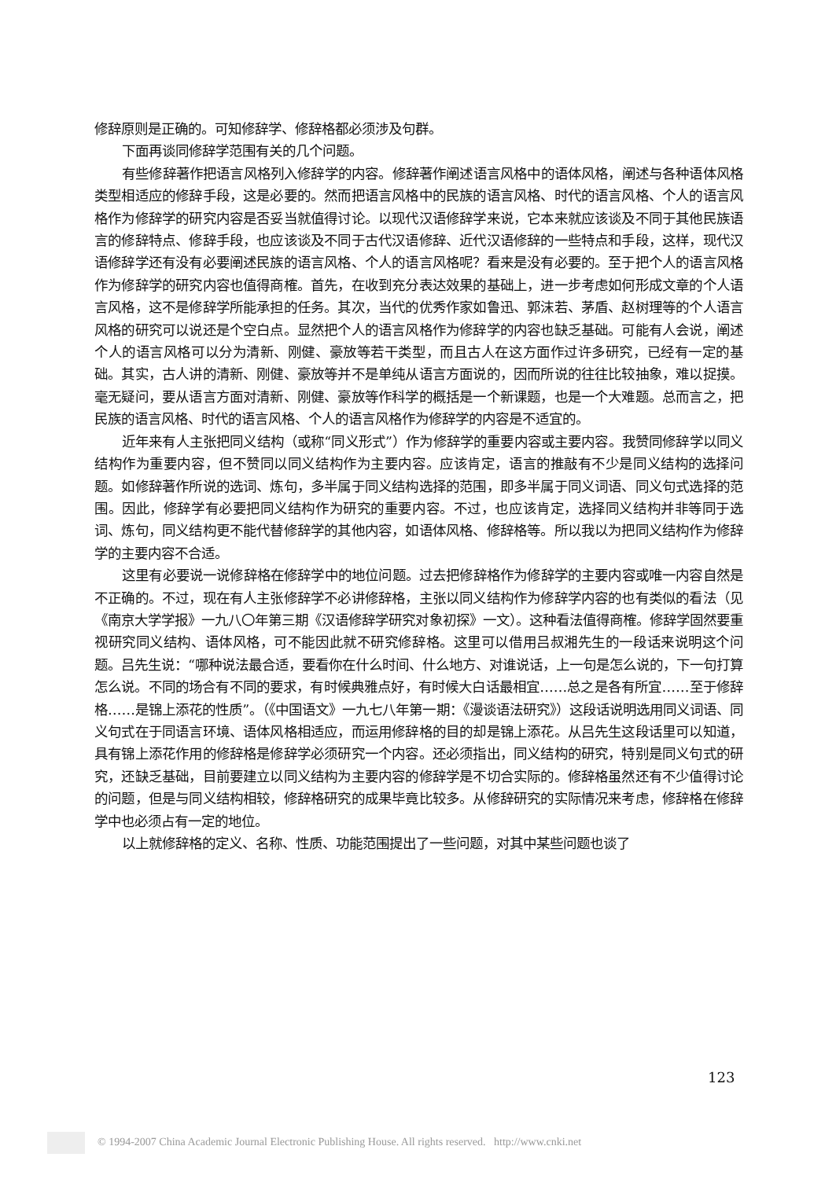修辞原则是正确的。可知修辞学、修辞格都必须涉及句群。
下面再谈同修辞学范围有关的几个问题。
有些修辞著作把语言风格列入修辞学的内容。修辞著作阐述语言风格中的语体风格，阐述与各种语体风格类型相适应的修辞手段，这是必要的。然而把语言风格中的民族的语言风格、时代的语言风格、个人的语言风格作为修辞学的研究内容是否妥当就值得讨论。以现代汉语修辞学来说，它本来就应该谈及不同于其他民族语言的修辞特点、修辞手段，也应该谈及不同于古代汉语修辞、近代汉语修辞的一些特点和手段，这样，现代汉语修辞学还有没有必要阐述民族的语言风格、个人的语言风格呢？看来是没有必要的。至于把个人的语言风格作为修辞学的研究内容也值得商榷。首先，在收到充分表达效果的基础上，进一步考虑如何形成文章的个人语言风格，这不是修辞学所能承担的任务。其次，当代的优秀作家如鲁迅、郭沫若、茅盾、赵树理等的个人语言风格的研究可以说还是个空白点。显然把个人的语言风格作为修辞学的内容也缺乏基础。可能有人会说，阐述个人的语言风格可以分为清新、刚健、豪放等若干类型，而且古人在这方面作过许多研究，已经有一定的基础。其实，古人讲的清新、刚健、豪放等并不是单纯从语言方面说的，因而所说的往往比较抽象，难以捉摸。毫无疑问，要从语言方面对清新、刚健、豪放等作科学的概括是一个新课题，也是一个大难题。总而言之，把民族的语言风格、时代的语言风格、个人的语言风格作为修辞学的内容是不适宜的。
近年来有人主张把同义结构（或称“同义形式”）作为修辞学的重要内容或主要内容。我赞同修辞学以同义结构作为重要内容，但不赞同以同义结构作为主要内容。应该肯定，语言的推敲有不少是同义结构的选择问题。如修辞著作所说的选词、炼句，多半属于同义结构选择的范围，即多半属于同义词语、同义句式选择的范围。因此，修辞学有必要把同义结构作为研究的重要内容。不过，也应该肯定，选择同义结构并非等同于选词、炼句，同义结构更不能代替修辞学的其他内容，如语体风格、修辞格等。所以我以为把同义结构作为修辞学的主要内容不合适。
这里有必要说一说修辞格在修辞学中的地位问题。过去把修辞格作为修辞学的主要内容或唯一内容自然是不正确的。不过，现在有人主张修辞学不必讲修辞格，主张以同义结构作为修辞学内容的也有类似的看法（见《南京大学学报》一九八〇年第三期《汉语修辞学研究对象初探》一文）。这种看法值得商榷。修辞学固然要重视研究同义结构、语体风格，可不能因此就不研究修辞格。这里可以借用吕叔湘先生的一段话来说明这个问题。吕先生说：“哪种说法最合适，要看你在什么时间、什么地方、对谁说话，上一句是怎么说的，下一句打算怎么说。不同的场合有不同的要求，有时候典雅点好，有时候大白话最相宜……总之是各有所宜……至于修辞格……是锦上添花的性质”。（《中国语文》一九七八年第一期：《漫谈语法研究》）这段话说明选用同义词语、同义句式在于同语言环境、语体风格相适应，而运用修辞格的目的却是锦上添花。从吕先生这段话里可以知道，具有锦上添花作用的修辞格是修辞学必须研究一个内容。还必须指出，同义结构的研究，特别是同义句式的研究，还缺乏基础，目前要建立以同义结构为主要内容的修辞学是不切合实际的。修辞格虽然还有不少值得讨论的问题，但是与同义结构相较，修辞格研究的成果毕竟比较多。从修辞研究的实际情况来考虑，修辞格在修辞学中也必须占有一定的地位。
以上就修辞格的定义、名称、性质、功能范围提出了一些问题，对其中某些问题也谈了
123
© 1994-2007 China Academic Journal Electronic Publishing House. All rights reserved. http://www.cnki.net